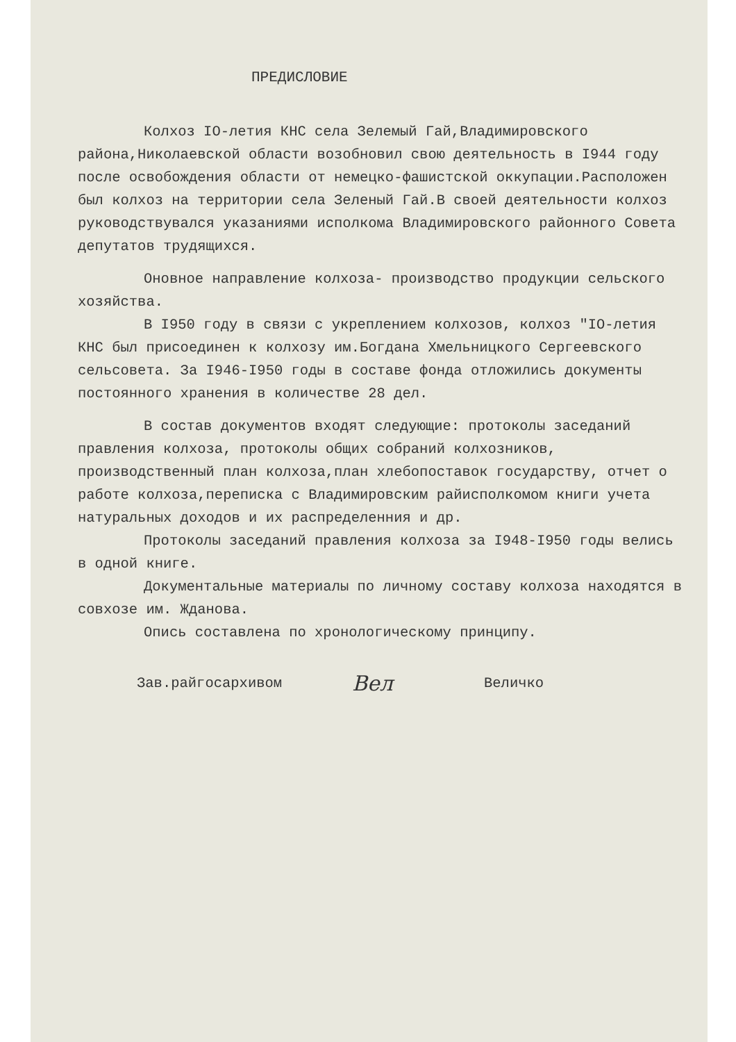ПРЕДИСЛОВИЕ
Колхоз IO-летия КНС села Зелемый Гай,Владимировского района,Николаевской области возобновил свою деятельность в I944 году после освобождения области от немецко-фашистской оккупации.Расположен был колхоз на территории села Зеленый Гай.В своей деятельности колхоз руководствувался указаниями исполкома Владимировского районного Совета депутатов трудящихся.
Оновное направление колхоза- производство продукции сельского хозяйства.
В I950 году в связи с укреплением колхозов, колхоз "IO-летия КНС был присоединен к колхозу им.Богдана Хмельницкого Сергеевского сельсовета. За I946-I950 годы в составе фонда отложились документы постоянного хранения в количестве 28 дел.
В состав документов входят следующие: протоколы заседаний правления колхоза, протоколы общих собраний колхозников, производственный план колхоза,план хлебопоставок государству, отчет о работе колхоза,переписка с Владимировским райисполкомом книги учета натуральных доходов и их распределенния и др.
Протоколы заседаний правления колхоза за I948-I950 годы велись в одной книге.
Документальные материалы по личному составу колхоза находятся в совхозе им. Жданова.
Опись составлена по хронологическому принципу.
Зав.райгосархивом Вел Величко